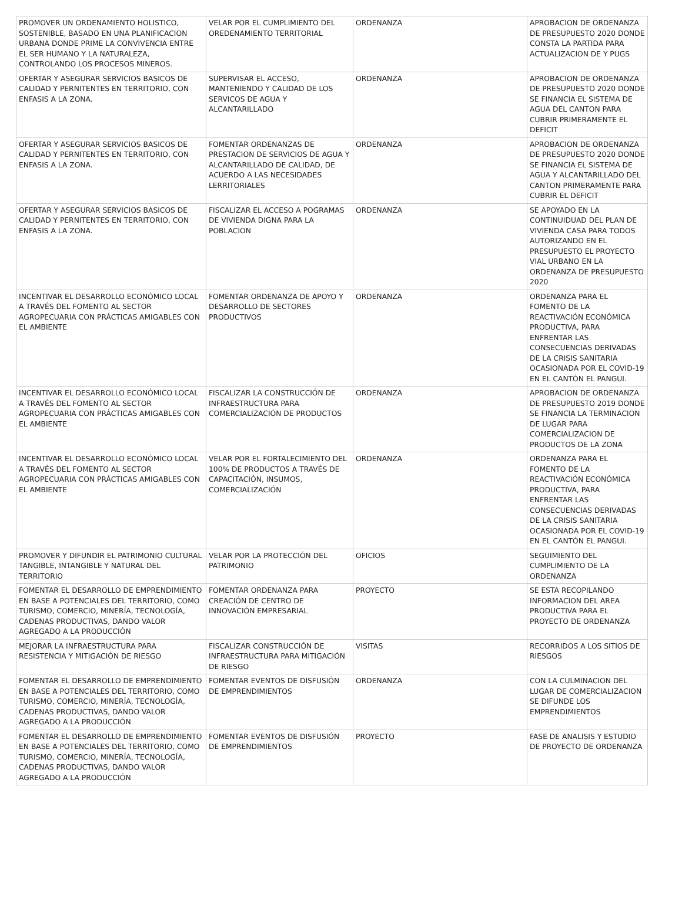| PROMOVER UN ORDENAMIENTO HOLISTICO, SOSTENIBLE, BASADO EN UNA PLANIFICACION URBANA DONDE PRIME LA CONVIVENCIA ENTRE EL SER HUMANO Y LA NATURALEZA, CONTROLANDO LOS PROCESOS MINEROS. | VELAR POR EL CUMPLIMIENTO DEL OREDENAMIENTO TERRITORIAL | ORDENANZA | APROBACION DE ORDENANZA DE PRESUPUESTO 2020 DONDE CONSTA LA PARTIDA PARA ACTUALIZACION DE Y PUGS |
| OFERTAR Y ASEGURAR SERVICIOS BASICOS DE CALIDAD Y PERNITENTES EN TERRITORIO, CON ENFASIS A LA ZONA. | SUPERVISAR EL ACCESO, MANTENIENDO Y CALIDAD DE LOS SERVICOS DE AGUA Y ALCANTARILLADO | ORDENANZA | APROBACION DE ORDENANZA DE PRESUPUESTO 2020 DONDE SE FINANCIA EL SISTEMA DE AGUA DEL CANTON PARA CUBRIR PRIMERAMENTE EL DEFICIT |
| OFERTAR Y ASEGURAR SERVICIOS BASICOS DE CALIDAD Y PERNITENTES EN TERRITORIO, CON ENFASIS A LA ZONA. | FOMENTAR ORDENANZAS DE PRESTACION DE SERVICIOS DE AGUA Y ALCANTARILLADO DE CALIDAD, DE ACUERDO A LAS NECESIDADES LERRITORIALES | ORDENANZA | APROBACION DE ORDENANZA DE PRESUPUESTO 2020 DONDE SE FINANCIA EL SISTEMA DE AGUA Y ALCANTARILLADO DEL CANTON PRIMERAMENTE PARA CUBRIR EL DEFICIT |
| OFERTAR Y ASEGURAR SERVICIOS BASICOS DE CALIDAD Y PERNITENTES EN TERRITORIO, CON ENFASIS A LA ZONA. | FISCALIZAR EL ACCESO A POGRAMAS DE VIVIENDA DIGNA PARA LA POBLACION | ORDENANZA | SE APOYADO EN LA CONTINUIDUAD DEL PLAN DE VIVIENDA CASA PARA TODOS AUTORIZANDO EN EL PRESUPUESTO EL PROYECTO VIAL URBANO EN LA ORDENANZA DE PRESUPUESTO 2020 |
| INCENTIVAR EL DESARROLLO ECONÓMICO LOCAL A TRAVÉS DEL FOMENTO AL SECTOR AGROPECUARIA CON PRÁCTICAS AMIGABLES CON EL AMBIENTE | FOMENTAR ORDENANZA DE APOYO Y DESARROLLO DE SECTORES PRODUCTIVOS | ORDENANZA | ORDENANZA PARA EL FOMENTO DE LA REACTIVACIÓN ECONÓMICA PRODUCTIVA, PARA ENFRENTAR LAS CONSECUENCIAS DERIVADAS DE LA CRISIS SANITARIA OCASIONADA POR EL COVID-19 EN EL CANTÓN EL PANGUI. |
| INCENTIVAR EL DESARROLLO ECONÓMICO LOCAL A TRAVÉS DEL FOMENTO AL SECTOR AGROPECUARIA CON PRÁCTICAS AMIGABLES CON EL AMBIENTE | FISCALIZAR LA CONSTRUCCIÓN DE INFRAESTRUCTURA PARA COMERCIALIZACIÓN DE PRODUCTOS | ORDENANZA | APROBACION DE ORDENANZA DE PRESUPUESTO 2019 DONDE SE FINANCIA LA TERMINACION DE LUGAR PARA COMERCIALIZACION DE PRODUCTOS DE LA ZONA |
| INCENTIVAR EL DESARROLLO ECONÓMICO LOCAL A TRAVÉS DEL FOMENTO AL SECTOR AGROPECUARIA CON PRÁCTICAS AMIGABLES CON EL AMBIENTE | VELAR POR EL FORTALECIMIENTO DEL 100% DE PRODUCTOS A TRAVÉS DE CAPACITACIÓN, INSUMOS, COMERCIALIZACIÓN | ORDENANZA | ORDENANZA PARA EL FOMENTO DE LA REACTIVACIÓN ECONÓMICA PRODUCTIVA, PARA ENFRENTAR LAS CONSECUENCIAS DERIVADAS DE LA CRISIS SANITARIA OCASIONADA POR EL COVID-19 EN EL CANTÓN EL PANGUI. |
| PROMOVER Y DIFUNDIR EL PATRIMONIO CULTURAL TANGIBLE, INTANGIBLE Y NATURAL DEL TERRITORIO | VELAR POR LA PROTECCIÓN DEL PATRIMONIO | OFICIOS | SEGUIMIENTO DEL CUMPLIMIENTO DE LA ORDENANZA |
| FOMENTAR EL DESARROLLO DE EMPRENDIMIENTO EN BASE A POTENCIALES DEL TERRITORIO, COMO TURISMO, COMERCIO, MINERÍA, TECNOLOGÍA, CADENAS PRODUCTIVAS, DANDO VALOR AGREGADO A LA PRODUCCIÓN | FOMENTAR ORDENANZA PARA CREACIÓN DE CENTRO DE INNOVACIÓN EMPRESARIAL | PROYECTO | SE ESTA RECOPILANDO INFORMACION DEL AREA PRODUCTIVA PARA EL PROYECTO DE ORDENANZA |
| MEJORAR LA INFRAESTRUCTURA PARA RESISTENCIA Y MITIGACIÓN DE RIESGO | FISCALIZAR CONSTRUCCIÓN DE INFRAESTRUCTURA PARA MITIGACIÓN DE RIESGO | VISITAS | RECORRIDOS A LOS SITIOS DE RIESGOS |
| FOMENTAR EL DESARROLLO DE EMPRENDIMIENTO EN BASE A POTENCIALES DEL TERRITORIO, COMO TURISMO, COMERCIO, MINERÍA, TECNOLOGÍA, CADENAS PRODUCTIVAS, DANDO VALOR AGREGADO A LA PRODUCCIÓN | FOMENTAR EVENTOS DE DISFUSIÓN DE EMPRENDIMIENTOS | ORDENANZA | CON LA CULMINACION DEL LUGAR DE COMERCIALIZACION SE DIFUNDE LOS EMPRENDIMIENTOS |
| FOMENTAR EL DESARROLLO DE EMPRENDIMIENTO EN BASE A POTENCIALES DEL TERRITORIO, COMO TURISMO, COMERCIO, MINERÍA, TECNOLOGÍA, CADENAS PRODUCTIVAS, DANDO VALOR AGREGADO A LA PRODUCCIÓN | FOMENTAR EVENTOS DE DISFUSIÓN DE EMPRENDIMIENTOS | PROYECTO | FASE DE ANALISIS Y ESTUDIO DE PROYECTO DE ORDENANZA |